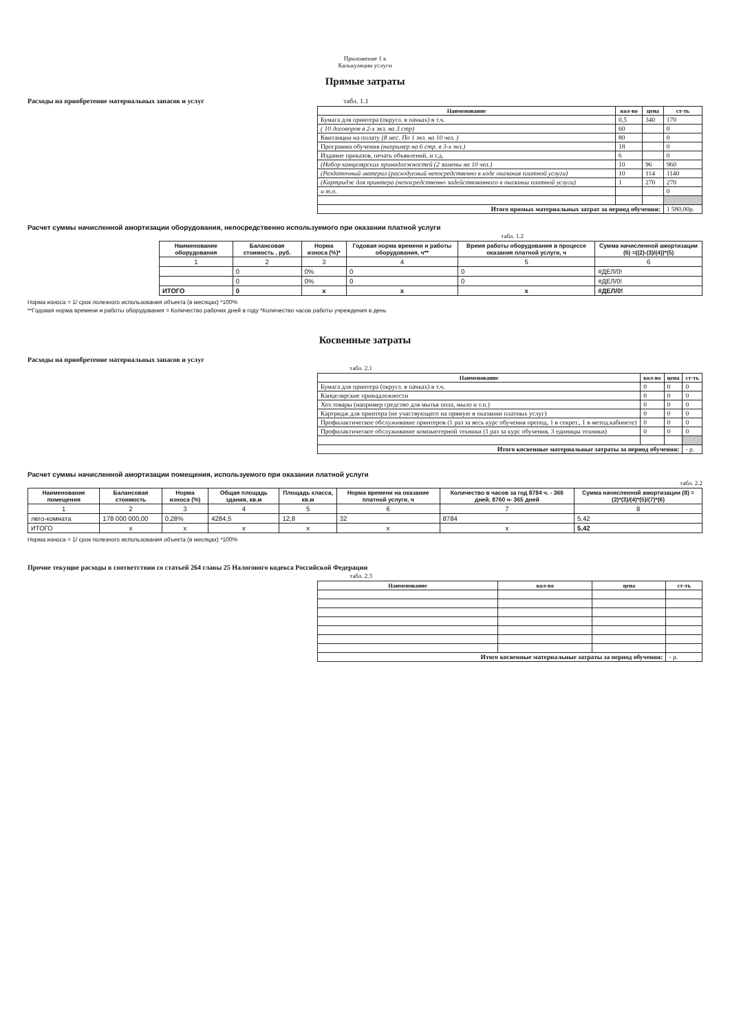Приложение 1 к
Калькуляции услуги
Прямые затраты
Расходы на приобретение материальных запасов и услуг табл. 1.1
| Наименование | кол-во | цена | ст-ть |
| --- | --- | --- | --- |
| Бумага для принтера (округл. в пачках) в т.ч. | 0,5 | 340 | 170 |
| ( 10 договоров в 2-х экз. на 3 стр) | 60 | | 0 |
| Квитанции на оплату (8 мес. По 1 экз. на 10 чел. ) | 80 | | 0 |
| Программа обучения (например на 6 стр. в 3-х экз.) | 18 | | 0 |
| Издание приказов, печать объявлений, и т.д. | 6 | | 0 |
| (Набор канцелярских принадлежностей (2 замены на 10 чел.) | 10 | 96 | 960 |
| (Раздаточный матерал (расходуемый непосредственно в ходе оказания платной услуги) | 10 | 114 | 1140 |
| (Картридж для принтера (непосредственно задействованного в оказании платной услуги) | 1 | 270 | 270 |
| и т.п. | | | 0 |
| Итого прямых материальных затрат за период обучения: | | | 1 580,00р. |
Расчет суммы начисленной амортизации оборудования, непосредственно используемого при оказании платной услуги
табл. 1.2
| Наименование оборудования | Балансовая стоимость , руб. | Норма износа (%)* | Годовая норма времени и работы оборудования, ч** | Время работы оборудования в процессе оказания платной услуги, ч | Сумма начисленной амортизации (6) =((2)-(3)/(4))*(5) |
| --- | --- | --- | --- | --- | --- |
| 1 | 2 | 3 | 4 | 5 | 6 |
| | 0 | 0% | 0 | 0 | #ДЕЛ/0! |
| | 0 | 0% | 0 | 0 | #ДЕЛ/0! |
| ИТОГО | 0 | х | х | х | #ДЕЛ/0! |
Норма износа = 1/ срок полезного использования объекта (в месяцах) *100%
**Годовая норма времени и работы оборудования = Количество рабочих дней в году *Количество часов работы учреждения в день
Косвенные затраты
Расходы на приобретение материальных запасов и услуг
табл. 2.1
| Наименование | кол-во | цена | ст-ть |
| --- | --- | --- | --- |
| Бумага для принтера (округл. в пачках) в т.ч. | 0 | 0 | 0 |
| Канцелярские принадлежности | 0 | 0 | 0 |
| Хоз.товары (например средство для мытья пола, мыло и т.п.) | 0 | 0 | 0 |
| Картридж для принтера (не участвующего на прямую в оказании платных услуг) | 0 | 0 | 0 |
| Профилактическое обслуживание принтеров (1 раз за весь курс обучения препод, 1 в секрет., 1 в метод.кабинете) | 0 | 0 | 0 |
| Профилактическое обслуживание компьютерной техники (1 раз за курс обучения, 3 единицы техники) | 0 | 0 | 0 |
| Итого косвенные материальные затраты за период обучения: | | | - р. |
Расчет суммы начисленной амортизации помещения, используемого при оказании платной услуги
табл. 2.2
| Наименование помещения | Балансовая стоимость | Норма износа (%) | Общая площадь здания, кв.м | Площадь класса, кв.м | Норма времени на оказание платной услуги, ч | Количество в часов за год 8784 ч. - 366 дней, 8760 ч- 365 дней | Сумма начисленной амортизации (8) = (2)*(3)/(4)*(5)/(7)*(6) |
| --- | --- | --- | --- | --- | --- | --- | --- |
| 1 | 2 | 3 | 4 | 5 | 6 | 7 | 8 |
| лего-комната | 178 000 000,00 | 0,28% | 4284,5 | 12,8 | 32 | 8784 | 5,42 |
| ИТОГО | х | х | х | х | х | х | 5,42 |
Норма износа = 1/ срок полезного использования объекта (в месяцах) *100%
Прочие текущие расходы в соответствии со статьей 264 главы 25 Налогового кодекса Российской Федерации
табл. 2.3
| Наименование | кол-во | цена | ст-ть |
| --- | --- | --- | --- |
| Итого косвенные материальные затраты за период обучения: | | | - р. |